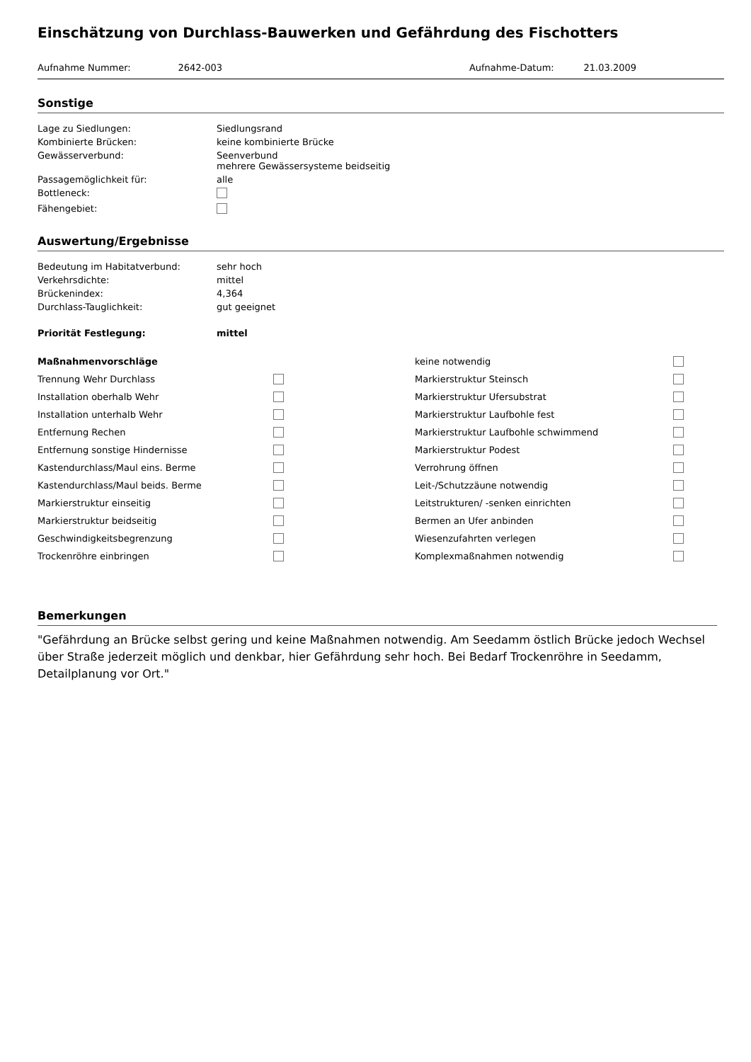Einschätzung von Durchlass-Bauwerken und Gefährdung des Fischotters
Aufnahme Nummer: 2642-003 Aufnahme-Datum: 21.03.2009
Sonstige
| Lage zu Siedlungen: | Siedlungsrand |
| Kombinierte Brücken: | keine kombinierte Brücke |
| Gewässerverbund: | Seenverbund mehrere Gewässersysteme beidseitig |
| Passagemöglichkeit für: | alle |
| Bottleneck: | |
| Fähengebiet: | |
Auswertung/Ergebnisse
| Bedeutung im Habitatverbund: | sehr hoch |
| Verkehrsdichte: | mittel |
| Brückenindex: | 4,364 |
| Durchlass-Tauglichkeit: | gut geeignet |
| Priorität Festlegung: | mittel |
| Maßnahmenvorschläge | | keine notwendig | |
| Trennung Wehr Durchlass | | Markierstruktur Steinsch | |
| Installation oberhalb Wehr | | Markierstruktur Ufersubstrat | |
| Installation unterhalb Wehr | | Markierstruktur Laufbohle fest | |
| Entfernung Rechen | | Markierstruktur Laufbohle schwimmend | |
| Entfernung sonstige Hindernisse | | Markierstruktur Podest | |
| Kastendurchlass/Maul eins. Berme | | Verrohrung öffnen | |
| Kastendurchlass/Maul beids. Berme | | Leit-/Schutzzäune notwendig | |
| Markierstruktur einseitig | | Leitstrukturen/ -senken einrichten | |
| Markierstruktur beidseitig | | Bermen an Ufer anbinden | |
| Geschwindigkeitsbegrenzung | | Wiesenzufahrten verlegen | |
| Trockenröhre einbringen | | Komplexmaßnahmen notwendig | |
Bemerkungen
"Gefährdung an Brücke selbst gering und keine Maßnahmen notwendig. Am Seedamm östlich Brücke jedoch Wechsel über Straße jederzeit möglich und denkbar, hier Gefährdung sehr hoch. Bei Bedarf Trockenröhre in Seedamm, Detailplanung vor Ort."